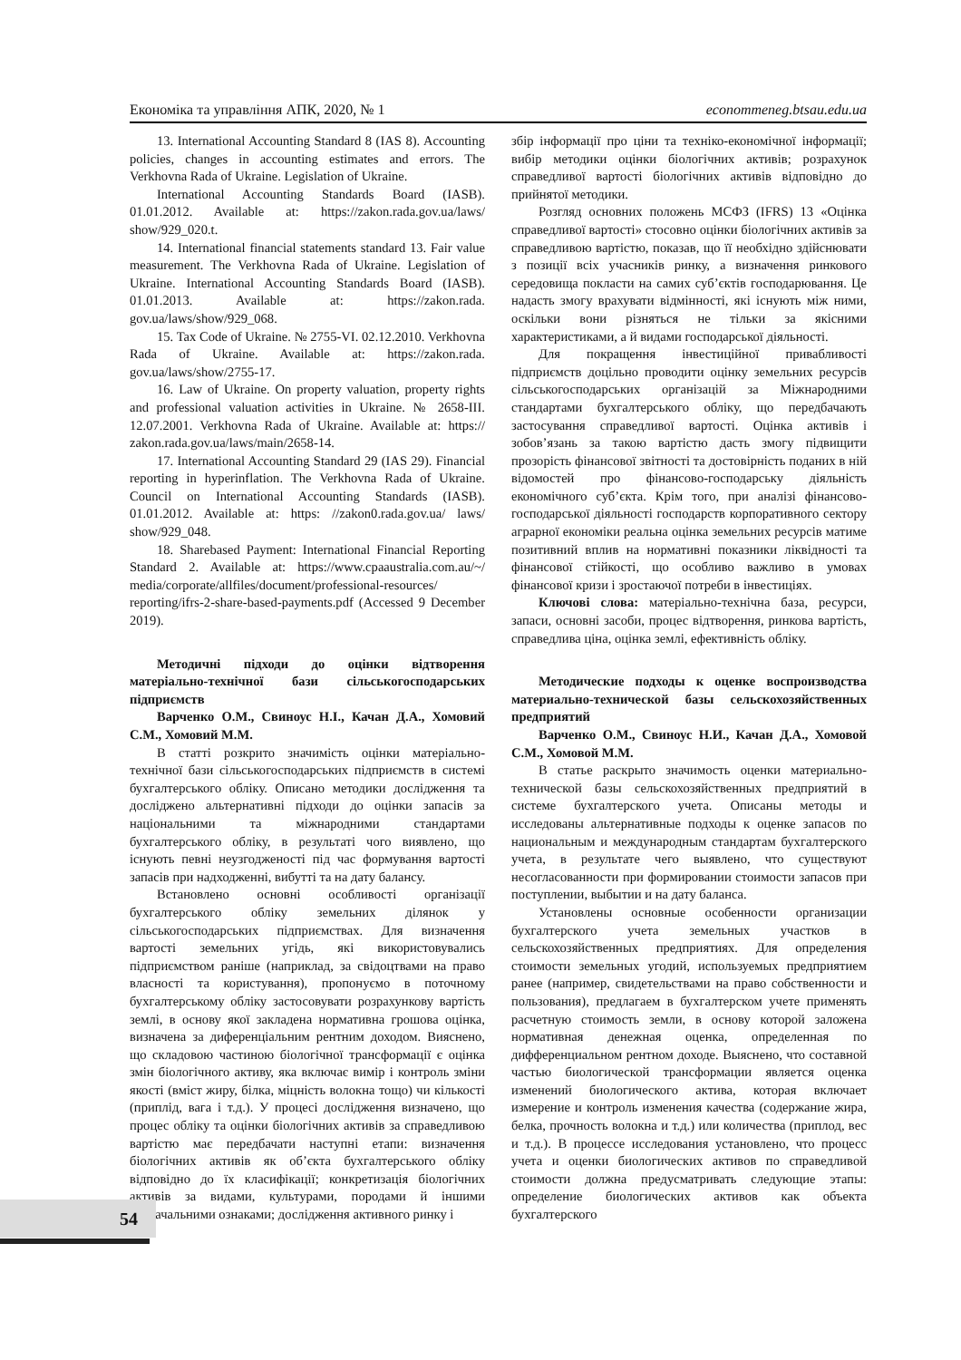Економіка та управління АПК, 2020, № 1 econommeneg.btsau.edu.ua
13. International Accounting Standard 8 (IAS 8). Accounting policies, changes in accounting estimates and errors. The Verkhovna Rada of Ukraine. Legislation of Ukraine.
International Accounting Standards Board (IASB). 01.01.2012. Available at: https://zakon.rada.gov.ua/laws/ show/929_020.t.
14. International financial statements standard 13. Fair value measurement. The Verkhovna Rada of Ukraine. Legislation of Ukraine. International Accounting Standards Board (IASB). 01.01.2013. Available at: https://zakon.rada. gov.ua/laws/show/929_068.
15. Tax Code of Ukraine. № 2755-VI. 02.12.2010. Verkhovna Rada of Ukraine. Available at: https://zakon.rada. gov.ua/laws/show/2755-17.
16. Law of Ukraine. On property valuation, property rights and professional valuation activities in Ukraine. № 2658-III. 12.07.2001. Verkhovna Rada of Ukraine. Available at: https:// zakon.rada.gov.ua/laws/main/2658-14.
17. International Accounting Standard 29 (IAS 29). Financial reporting in hyperinflation. The Verkhovna Rada of Ukraine. Council on International Accounting Standards (IASB). 01.01.2012. Available at: https: //zakon0.rada.gov.ua/ laws/ show/929_048.
18. Sharebased Payment: International Financial Reporting Standard 2. Available at: https://www.cpaaustralia.com.au/~/ media/corporate/allfiles/document/professional-resources/ reporting/ifrs-2-share-based-payments.pdf (Accessed 9 December 2019).
Методичні підходи до оцінки відтворення матеріально-технічної бази сільськогосподарських підприємств
Варченко О.М., Свиноус Н.І., Качан Д.А., Хомовий С.М., Хомовий М.М.
В статті розкрито значимість оцінки матеріально-технічної бази сільськогосподарських підприємств в системі бухгалтерського обліку. Описано методики дослідження та досліджено альтернативні підходи до оцінки запасів за національними та міжнародними стандартами бухгалтерського обліку, в результаті чого виявлено, що існують певні неузгодженості під час формування вартості запасів при надходженні, вибутті та на дату балансу.
Встановлено основні особливості організації бухгалтерського обліку земельних ділянок у сільськогосподарських підприємствах. Для визначення вартості земельних угідь, які використовувались підприємством раніше (наприклад, за свідоцтвами на право власності та користування), пропонуємо в поточному бухгалтерському обліку застосовувати розрахункову вартість землі, в основу якої закладена нормативна грошова оцінка, визначена за диференціальним рентним доходом. Вияснено, що складовою частиною біологічної трансформації є оцінка змін біологічного активу, яка включає вимір і контроль зміни якості (вміст жиру, білка, міцність волокна тощо) чи кількості (приплід, вага і т.д.). У процесі дослідження визначено, що процес обліку та оцінки біологічних активів за справедливою вартістю має передбачати наступні етапи: визначення біологічних активів як об’єкта бухгалтерського обліку відповідно до їх класифікації; конкретизація біологічних активів за видами, культурами, породами й іншими визначальними ознаками; дослідження активного ринку і
збір інформації про ціни та техніко-економічної інформації; вибір методики оцінки біологічних активів; розрахунок справедливої вартості біологічних активів відповідно до прийнятої методики.
Розгляд основних положень МСФЗ (IFRS) 13 «Оцінка справедливої вартості» стосовно оцінки біологічних активів за справедливою вартістю, показав, що її необхідно здійснювати з позиції всіх учасників ринку, а визначення ринкового середовища покласти на самих суб’єктів господарювання. Це надасть змогу врахувати відмінності, які існують між ними, оскільки вони різняться не тільки за якісними характеристиками, а й видами господарської діяльності.
Для покращення інвестиційної привабливості підприємств доцільно проводити оцінку земельних ресурсів сільськогосподарських організацій за Міжнародними стандартами бухгалтерського обліку, що передбачають застосування справедливої вартості. Оцінка активів і зобов’язань за такою вартістю дасть змогу підвищити прозорість фінансової звітності та достовірність поданих в ній відомостей про фінансово-господарську діяльність економічного суб’єкта. Крім того, при аналізі фінансово-господарської діяльності господарств корпоративного сектору аграрної економіки реальна оцінка земельних ресурсів матиме позитивний вплив на нормативні показники ліквідності та фінансової стійкості, що особливо важливо в умовах фінансової кризи і зростаючої потреби в інвестиціях.
Ключові слова: матеріально-технічна база, ресурси, запаси, основні засоби, процес відтворення, ринкова вартість, справедлива ціна, оцінка землі, ефективність обліку.
Методические подходы к оценке воспроизводства материально-технической базы сельскохозяйственных предприятий
Варченко О.М., Свиноус Н.И., Качан Д.А., Хомовой С.М., Хомовой М.М.
В статье раскрыто значимость оценки материально-технической базы сельскохозяйственных предприятий в системе бухгалтерского учета. Описаны методы и исследованы альтернативные подходы к оценке запасов по национальным и международным стандартам бухгалтерского учета, в результате чего выявлено, что существуют несогласованности при формировании стоимости запасов при поступлении, выбытии и на дату баланса.
Установлены основные особенности организации бухгалтерского учета земельных участков в сельскохозяйственных предприятиях. Для определения стоимости земельных угодий, используемых предприятием ранее (например, свидетельствами на право собственности и пользования), предлагаем в бухгалтерском учете применять расчетную стоимость земли, в основу которой заложена нормативная денежная оценка, определенная по дифференциальном рентном доходе. Выяснено, что составной частью биологической трансформации является оценка изменений биологического актива, которая включает измерение и контроль изменения качества (содержание жира, белка, прочность волокна и т.д.) или количества (приплод, вес и т.д.). В процессе исследования установлено, что процесс учета и оценки биологических активов по справедливой стоимости должна предусматривать следующие этапы: определение биологических активов как объекта бухгалтерского
54